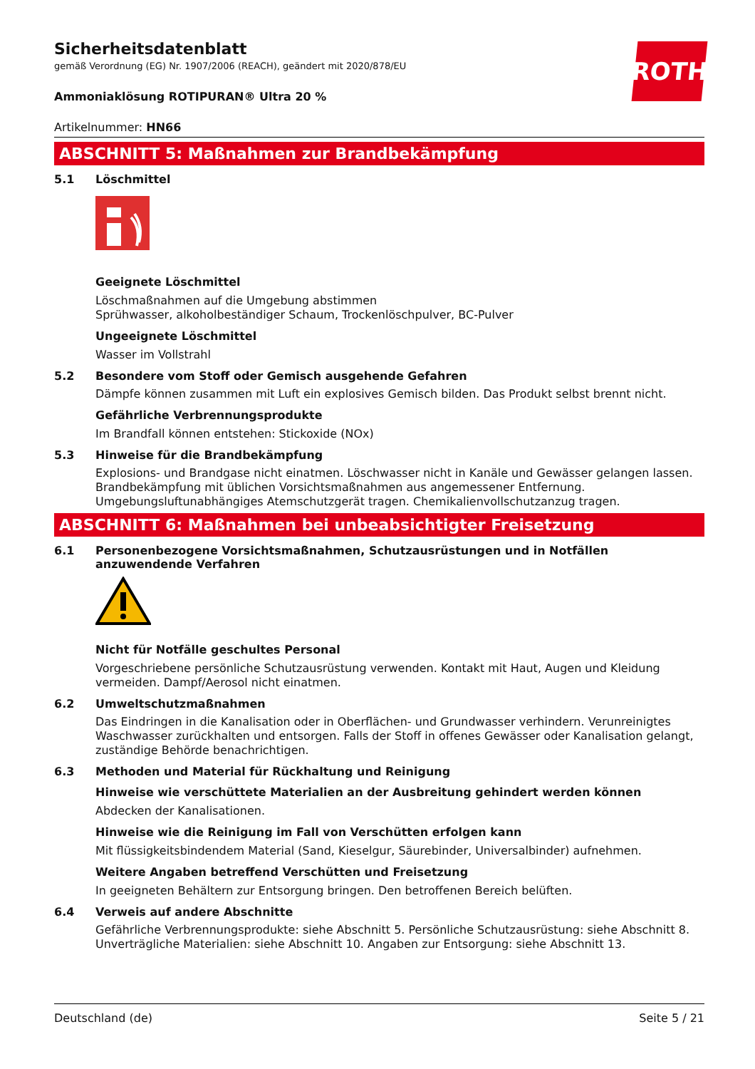ROTH
Sicherheitsdatenblatt
gemäß Verordnung (EG) Nr. 1907/2006 (REACH), geändert mit 2020/878/EU
Ammoniaklösung ROTIPURAN® Ultra 20 %
Artikelnummer: HN66
ABSCHNITT 5: Maßnahmen zur Brandbekämpfung
5.1 Löschmittel
Geeignete Löschmittel
Löschmaßnahmen auf die Umgebung abstimmen
Sprühwasser, alkoholbeständiger Schaum, Trockenlöschpulver, BC-Pulver
Ungeeignete Löschmittel
Wasser im Vollstrahl
5.2 Besondere vom Stoff oder Gemisch ausgehende Gefahren
Dämpfe können zusammen mit Luft ein explosives Gemisch bilden. Das Produkt selbst brennt nicht.
Gefährliche Verbrennungsprodukte
Im Brandfall können entstehen: Stickoxide (NOx)
5.3 Hinweise für die Brandbekämpfung
Explosions- und Brandgase nicht einatmen. Löschwasser nicht in Kanäle und Gewässer gelangen lassen. Brandbekämpfung mit üblichen Vorsichtsmaßnahmen aus angemessener Entfernung. Umgebungsluftunabhängiges Atemschutzgerät tragen. Chemikalienvollschutzanzug tragen.
ABSCHNITT 6: Maßnahmen bei unbeabsichtigter Freisetzung
6.1 Personenbezogene Vorsichtsmaßnahmen, Schutzausrüstungen und in Notfällen anzuwendende Verfahren
Nicht für Notfälle geschultes Personal
Vorgeschriebene persönliche Schutzausrüstung verwenden. Kontakt mit Haut, Augen und Kleidung vermeiden. Dampf/Aerosol nicht einatmen.
6.2 Umweltschutzmaßnahmen
Das Eindringen in die Kanalisation oder in Oberflächen- und Grundwasser verhindern. Verunreinigtes Waschwasser zurückhalten und entsorgen. Falls der Stoff in offenes Gewässer oder Kanalisation gelangt, zuständige Behörde benachrichtigen.
6.3 Methoden und Material für Rückhaltung und Reinigung
Hinweise wie verschüttete Materialien an der Ausbreitung gehindert werden können
Abdecken der Kanalisationen.
Hinweise wie die Reinigung im Fall von Verschütten erfolgen kann
Mit flüssigkeitsbindendem Material (Sand, Kieselgur, Säurebinder, Universalbinder) aufnehmen.
Weitere Angaben betreffend Verschütten und Freisetzung
In geeigneten Behältern zur Entsorgung bringen. Den betroffenen Bereich belüften.
6.4 Verweis auf andere Abschnitte
Gefährliche Verbrennungsprodukte: siehe Abschnitt 5. Persönliche Schutzausrüstung: siehe Abschnitt 8. Unverträgliche Materialien: siehe Abschnitt 10. Angaben zur Entsorgung: siehe Abschnitt 13.
Deutschland (de) Seite 5 / 21